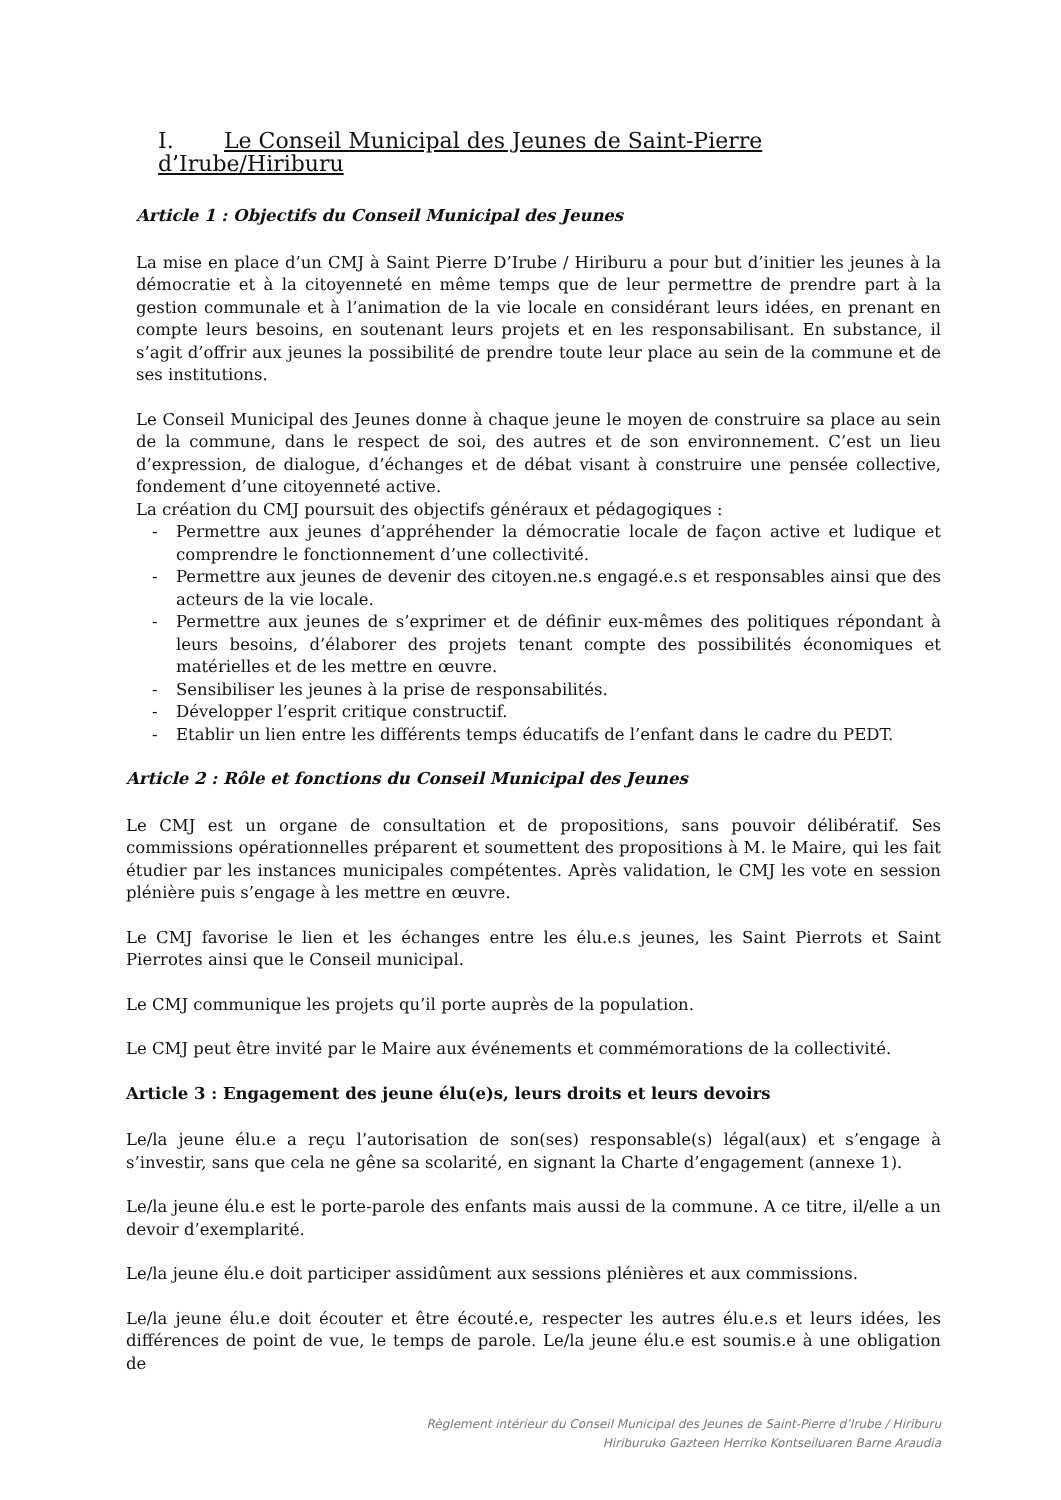I. Le Conseil Municipal des Jeunes de Saint-Pierre d’Irube/Hiriburu
Article 1 : Objectifs du Conseil Municipal des Jeunes
La mise en place d’un CMJ à Saint Pierre D’Irube / Hiriburu a pour but d’initier les jeunes à la démocratie et à la citoyenneté en même temps que de leur permettre de prendre part à la gestion communale et à l’animation de la vie locale en considérant leurs idées, en prenant en compte leurs besoins, en soutenant leurs projets et en les responsabilisant. En substance, il s’agit d’offrir aux jeunes la possibilité de prendre toute leur place au sein de la commune et de ses institutions.
Le Conseil Municipal des Jeunes donne à chaque jeune le moyen de construire sa place au sein de la commune, dans le respect de soi, des autres et de son environnement. C’est un lieu d’expression, de dialogue, d’échanges et de débat visant à construire une pensée collective, fondement d’une citoyenneté active.
La création du CMJ poursuit des objectifs généraux et pédagogiques :
- Permettre aux jeunes d’appréhender la démocratie locale de façon active et ludique et comprendre le fonctionnement d’une collectivité.
- Permettre aux jeunes de devenir des citoyen.ne.s engagé.e.s et responsables ainsi que des acteurs de la vie locale.
- Permettre aux jeunes de s’exprimer et de définir eux-mêmes des politiques répondant à leurs besoins, d’élaborer des projets tenant compte des possibilités économiques et matérielles et de les mettre en œuvre.
- Sensibiliser les jeunes à la prise de responsabilités.
- Développer l’esprit critique constructif.
- Etablir un lien entre les différents temps éducatifs de l’enfant dans le cadre du PEDT.
Article 2 : Rôle et fonctions du Conseil Municipal des Jeunes
Le CMJ est un organe de consultation et de propositions, sans pouvoir délibératif. Ses commissions opérationnelles préparent et soumettent des propositions à M. le Maire, qui les fait étudier par les instances municipales compétentes. Après validation, le CMJ les vote en session plénière puis s’engage à les mettre en œuvre.
Le CMJ favorise le lien et les échanges entre les élu.e.s jeunes, les Saint Pierrots et Saint Pierrotes ainsi que le Conseil municipal.
Le CMJ communique les projets qu’il porte auprès de la population.
Le CMJ peut être invité par le Maire aux événements et commémorations de la collectivité.
Article 3 : Engagement des jeune élu(e)s, leurs droits et leurs devoirs
Le/la jeune élu.e a reçu l’autorisation de son(ses) responsable(s) légal(aux) et s’engage à s’investir, sans que cela ne gêne sa scolarité, en signant la Charte d’engagement (annexe 1).
Le/la jeune élu.e est le porte-parole des enfants mais aussi de la commune. A ce titre, il/elle a un devoir d’exemplarité.
Le/la jeune élu.e doit participer assidûment aux sessions plénières et aux commissions.
Le/la jeune élu.e doit écouter et être écouté.e, respecter les autres élu.e.s et leurs idées, les différences de point de vue, le temps de parole. Le/la jeune élu.e est soumis.e à une obligation de
Règlement intérieur du Conseil Municipal des Jeunes de Saint-Pierre d’Irube / Hiriburu
Hiriburuko Gazteen Herriko Kontseiluaren Barne Araudia